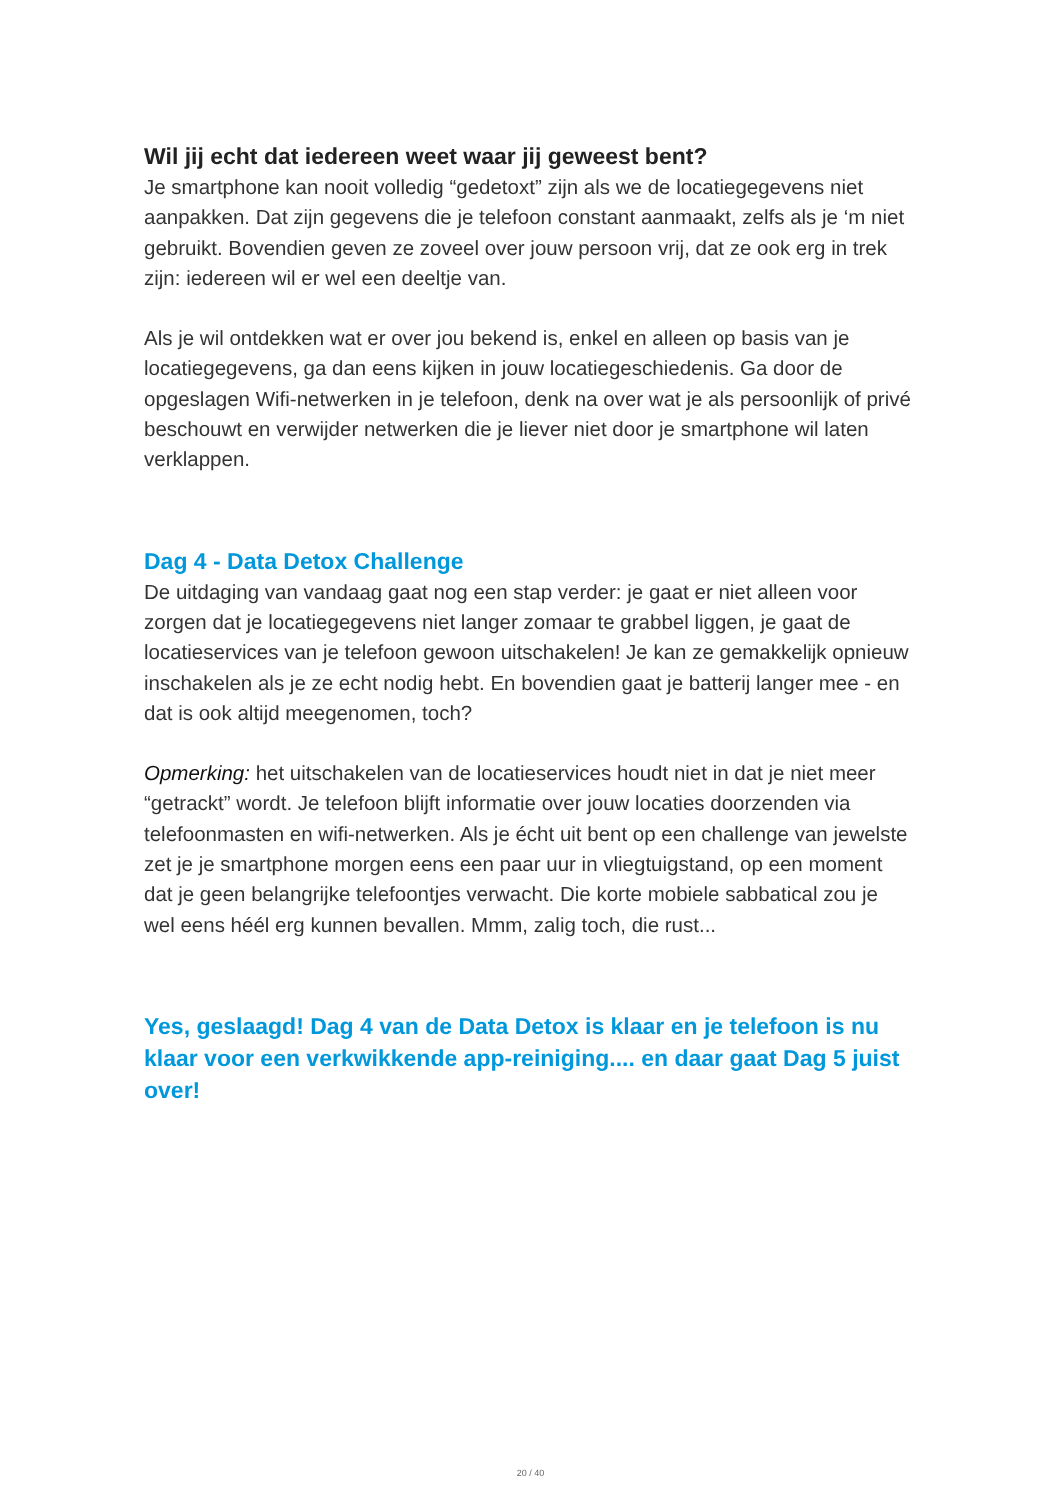Wil jij echt dat iedereen weet waar jij geweest bent?
Je smartphone kan nooit volledig “gedetoxt” zijn als we de locatiegegevens niet aanpakken. Dat zijn gegevens die je telefoon constant aanmaakt, zelfs als je ‘m niet gebruikt. Bovendien geven ze zoveel over jouw persoon vrij, dat ze ook erg in trek zijn: iedereen wil er wel een deeltje van.
Als je wil ontdekken wat er over jou bekend is, enkel en alleen op basis van je locatiegegevens, ga dan eens kijken in jouw locatiegeschiedenis. Ga door de opgeslagen Wifi-netwerken in je telefoon, denk na over wat je als persoonlijk of privé beschouwt en verwijder netwerken die je liever niet door je smartphone wil laten verklappen.
Dag 4 - Data Detox Challenge
De uitdaging van vandaag gaat nog een stap verder: je gaat er niet alleen voor zorgen dat je locatiegegevens niet langer zomaar te grabbel liggen, je gaat de locatieservices van je telefoon gewoon uitschakelen! Je kan ze gemakkelijk opnieuw inschakelen als je ze echt nodig hebt. En bovendien gaat je batterij langer mee - en dat is ook altijd meegenomen, toch?
Opmerking: het uitschakelen van de locatieservices houdt niet in dat je niet meer “getrackt” wordt. Je telefoon blijft informatie over jouw locaties doorzenden via telefoonmasten en wifi-netwerken. Als je écht uit bent op een challenge van jewelste zet je je smartphone morgen eens een paar uur in vliegtuigstand, op een moment dat je geen belangrijke telefoontjes verwacht. Die korte mobiele sabbatical zou je wel eens héél erg kunnen bevallen. Mmm, zalig toch, die rust...
Yes, geslaagd! Dag 4 van de Data Detox is klaar en je telefoon is nu klaar voor een verkwikkende app-reiniging.... en daar gaat Dag 5 juist over!
20 / 40